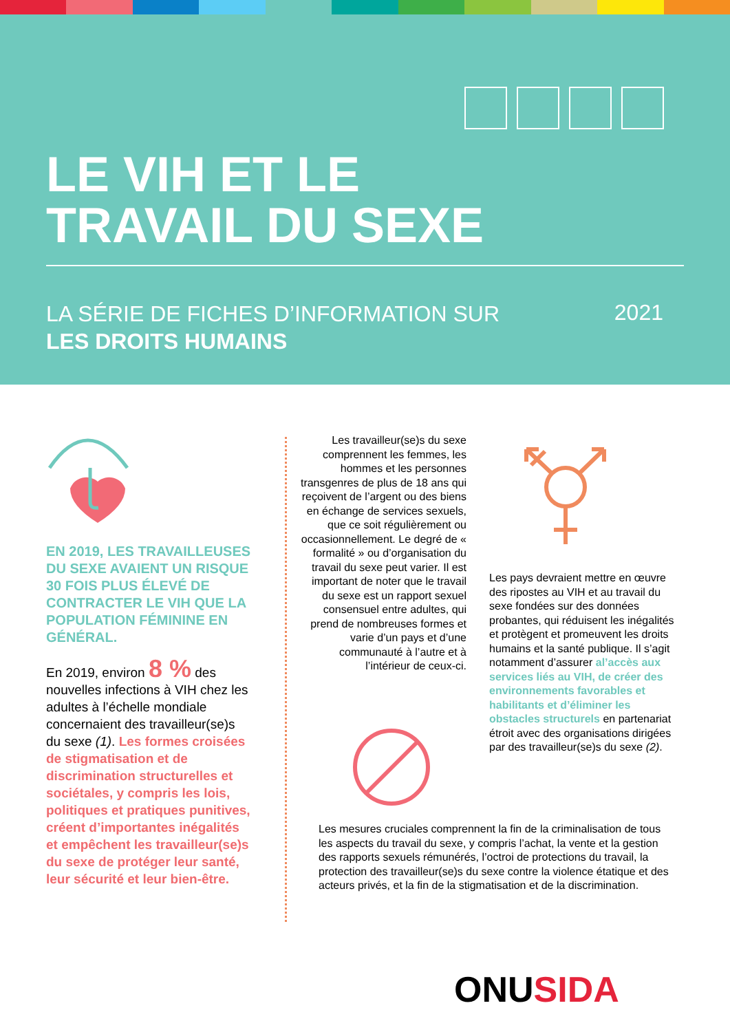LE VIH ET LE
TRAVAIL DU SEXE
LA SÉRIE DE FICHES D’INFORMATION SUR
LES DROITS HUMAINS
2021
EN 2019, LES TRAVAILLEUSES DU SEXE AVAIENT UN RISQUE 30 FOIS PLUS ÉLEVÉ DE CONTRACTER LE VIH QUE LA POPULATION FÉMININE EN GÉNÉRAL.
En 2019, environ 8 % des nouvelles infections à VIH chez les adultes à l’échelle mondiale concernaient des travailleur(se)s du sexe (1). Les formes croisées de stigmatisation et de discrimination structurelles et sociétales, y compris les lois, politiques et pratiques punitives, créent d’importantes inégalités et empêchent les travailleur(se)s du sexe de protéger leur santé, leur sécurité et leur bien-être.
Les travailleur(se)s du sexe comprennent les femmes, les hommes et les personnes transgenres de plus de 18 ans qui reçoivent de l’argent ou des biens en échange de services sexuels, que ce soit régulièrement ou occasionnellement. Le degré de « formalité » ou d’organisation du travail du sexe peut varier. Il est important de noter que le travail du sexe est un rapport sexuel consensuel entre adultes, qui prend de nombreuses formes et varie d’un pays et d’une communauté à l’autre et à l’intérieur de ceux-ci.
Les pays devraient mettre en œuvre des ripostes au VIH et au travail du sexe fondées sur des données probantes, qui réduisent les inégalités et protègent et promeuvent les droits humains et la santé publique. Il s’agit notamment d’assurer al’accès aux services liés au VIH, de créer des environnements favorables et habilitants et d’éliminer les obstacles structurels en partenariat étroit avec des organisations dirigées par des travailleur(se)s du sexe (2).
Les mesures cruciales comprennent la fin de la criminalisation de tous les aspects du travail du sexe, y compris l’achat, la vente et la gestion des rapports sexuels rémunérés, l’octroi de protections du travail, la protection des travailleur(se)s du sexe contre la violence étatique et des acteurs privés, et la fin de la stigmatisation et de la discrimination.
ONUSIDA